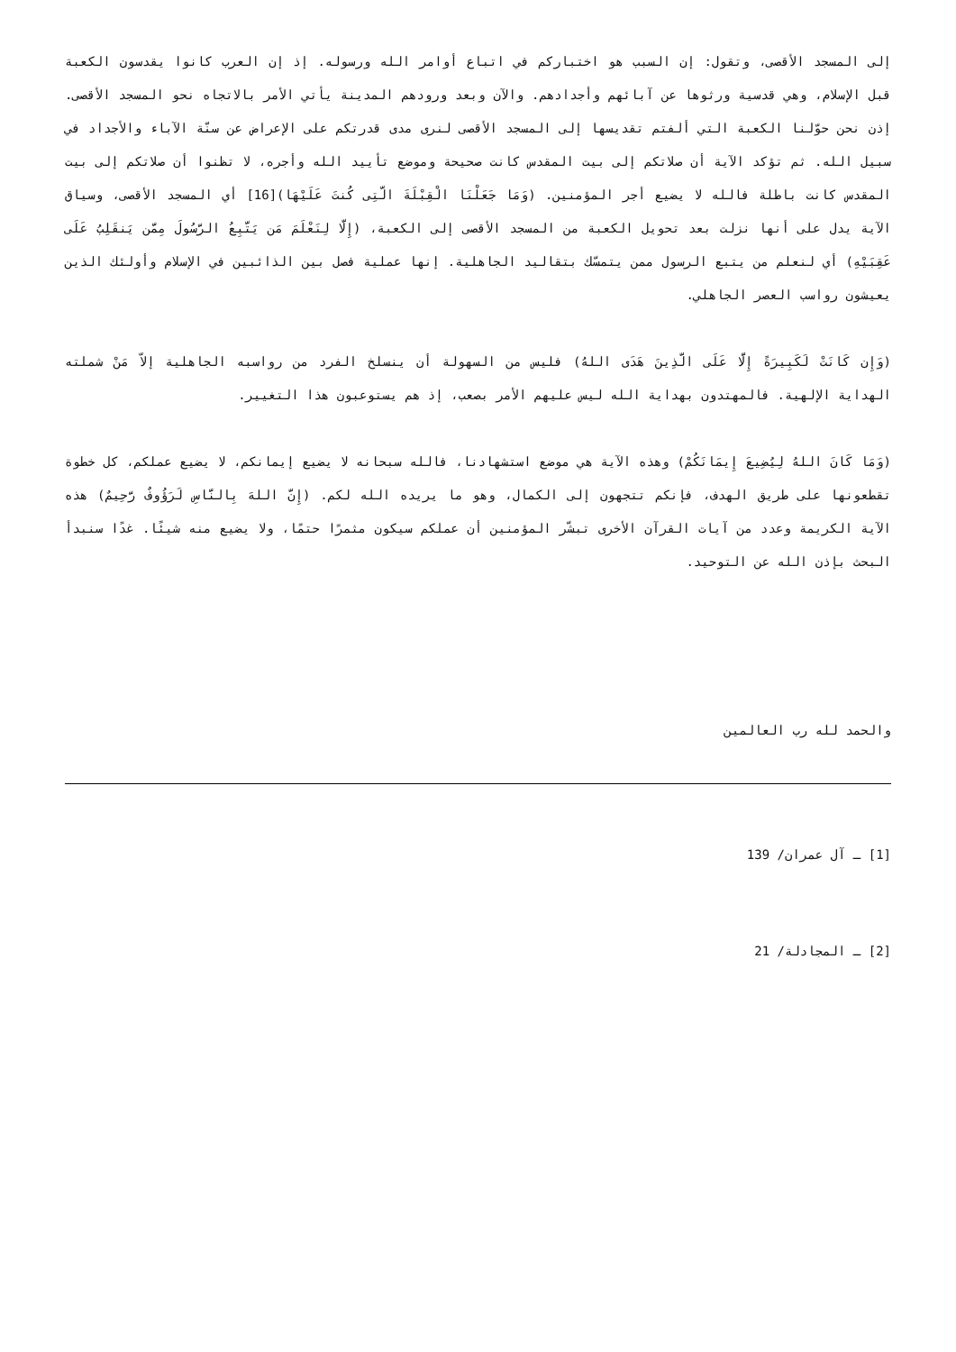إلى المسجد الأقصى، وتقول: إن السبب هو اختباركم في اتباع أوامر الله ورسوله. إذ إن العرب كانوا يقدسون الكعبة قبل الإسلام، وهي قدسية ورثوها عن آبائهم وأجدادهم. والآن وبعد ورودهم المدينة يأتي الأمر بالاتجاه نحو المسجد الأقصى. إذن نحن حوّلنا الكعبة التي ألفتم تقديسها إلى المسجد الأقصى لنرى مدى قدرتكم على الإعراض عن سنّة الآباء والأجداد في سبيل الله. ثم تؤكد الآية أن صلاتكم إلى بيت المقدس كانت صحيحة وموضع تأييد الله وأجره، لا تظنوا أن صلاتكم إلى بيت المقدس كانت باطلة فالله لا يضيع أجر المؤمنين. (وَمَا جَعَلْنَا الْقِبْلَةَ الَّتِى كُنتَ عَلَيْهَا)[16] أي المسجد الأقصى، وسياق الآية يدل على أنها نزلت بعد تحويل الكعبة من المسجد الأقصى إلى الكعبة، (إِلَّا لِنَعْلَمَ مَن يَتَّبِعُ الرَّسُولَ مِمَّن يَنقَلِبُ عَلَى عَقِبَيْهِ) أي لنعلم من يتبع الرسول ممن يتمسّك بتقاليد الجاهلية. إنها عملية فصل بين الذائبين في الإسلام وأولئك الذين يعيشون رواسب العصر الجاهلي.
(وَإِن كَانَتْ لَكَبِيرَةً إِلَّا عَلَى الَّذِينَ هَدَى اللهُ) فليس من السهولة أن ينسلخ الفرد من رواسبه الجاهلية إلاّ مَنْ شملته الهداية الإلهية. فالمهتدون بهداية الله ليس عليهم الأمر بصعب، إذ هم يستوعبون هذا التغيير.
(وَمَا كَانَ اللهُ لِيُضِيعَ إِيمَانَكُمْ) وهذه الآية هي موضع استشهادنا، فالله سبحانه لا يضيع إيمانكم، لا يضيع عملكم، كل خطوة تقطعونها على طريق الهدف، فإنكم تتجهون إلى الكمال، وهو ما يريده الله لكم. (إِنَّ اللهَ بِالنَّاسِ لَرَؤُوفٌ رَّحِيمٌ) هذه الآية الكريمة وعدد من آيات القرآن الأخرى تبشّر المؤمنين أن عملكم سيكون مثمرًا حتمًا، ولا يضيع منه شيئًا. غدًا سنبدأ البحث بإذن الله عن التوحيد.
والحمد لله رب العالمين
[1] ـ آل عمران/ 139
[2] ـ المجادلة/ 21